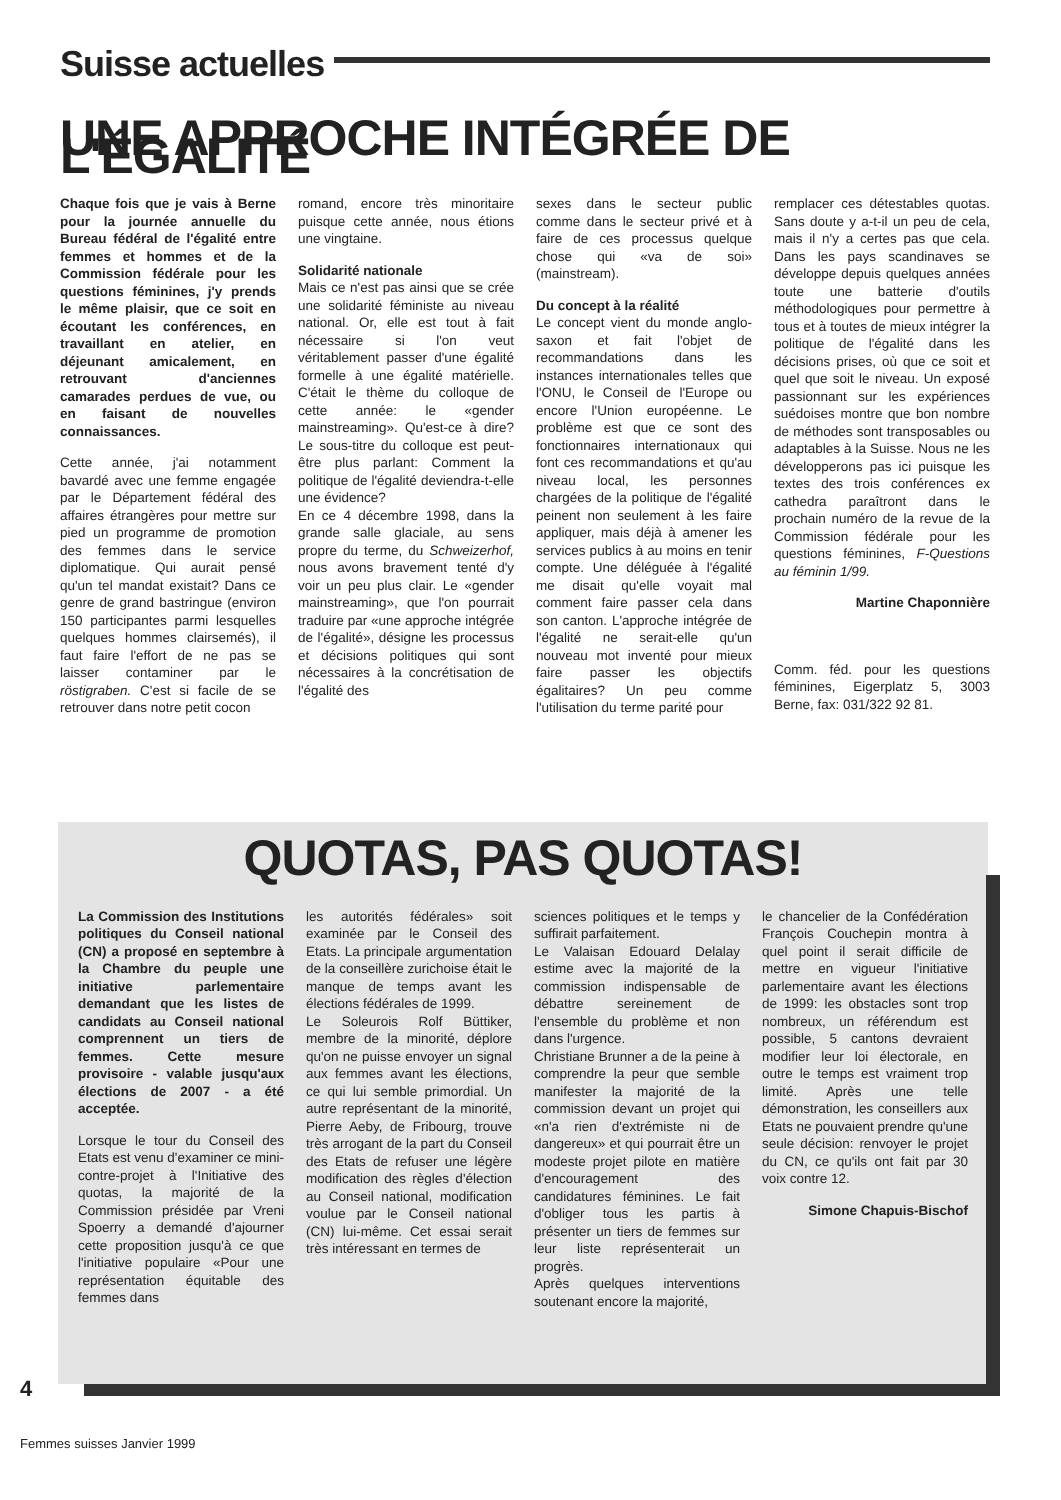Suisse actuelles
UNE APPROCHE INTÉGRÉE DE L'ÉGALITÉ
Chaque fois que je vais à Berne pour la journée annuelle du Bureau fédéral de l'égalité entre femmes et hommes et de la Commission fédérale pour les questions féminines, j'y prends le même plaisir, que ce soit en écoutant les conférences, en travaillant en atelier, en déjeunant amicalement, en retrouvant d'anciennes camarades perdues de vue, ou en faisant de nouvelles connaissances.
Cette année, j'ai notamment bavardé avec une femme engagée par le Département fédéral des affaires étrangères pour mettre sur pied un programme de promotion des femmes dans le service diplomatique. Qui aurait pensé qu'un tel mandat existait? Dans ce genre de grand bastringue (environ 150 participantes parmi lesquelles quelques hommes clairsemés), il faut faire l'effort de ne pas se laisser contaminer par le röstigraben. C'est si facile de se retrouver dans notre petit cocon
romand, encore très minoritaire puisque cette année, nous étions une vingtaine.
Solidarité nationale
Mais ce n'est pas ainsi que se crée une solidarité féministe au niveau national. Or, elle est tout à fait nécessaire si l'on veut véritablement passer d'une égalité formelle à une égalité matérielle. C'était le thème du colloque de cette année: le «gender mainstreaming». Qu'est-ce à dire? Le sous-titre du colloque est peut-être plus parlant: Comment la politique de l'égalité deviendra-t-elle une évidence?
En ce 4 décembre 1998, dans la grande salle glaciale, au sens propre du terme, du Schweizerhof, nous avons bravement tenté d'y voir un peu plus clair. Le «gender mainstreaming», que l'on pourrait traduire par «une approche intégrée de l'égalité», désigne les processus et décisions politiques qui sont nécessaires à la concrétisation de l'égalité des
sexes dans le secteur public comme dans le secteur privé et à faire de ces processus quelque chose qui «va de soi» (mainstream).
Du concept à la réalité
Le concept vient du monde anglo-saxon et fait l'objet de recommandations dans les instances internationales telles que l'ONU, le Conseil de l'Europe ou encore l'Union européenne. Le problème est que ce sont des fonctionnaires internationaux qui font ces recommandations et qu'au niveau local, les personnes chargées de la politique de l'égalité peinent non seulement à les faire appliquer, mais déjà à amener les services publics à au moins en tenir compte. Une déléguée à l'égalité me disait qu'elle voyait mal comment faire passer cela dans son canton. L'approche intégrée de l'égalité ne serait-elle qu'un nouveau mot inventé pour mieux faire passer les objectifs égalitaires? Un peu comme l'utilisation du terme parité pour
remplacer ces détestables quotas. Sans doute y a-t-il un peu de cela, mais il n'y a certes pas que cela. Dans les pays scandinaves se développe depuis quelques années toute une batterie d'outils méthodologiques pour permettre à tous et à toutes de mieux intégrer la politique de l'égalité dans les décisions prises, où que ce soit et quel que soit le niveau. Un exposé passionnant sur les expériences suédoises montre que bon nombre de méthodes sont transposables ou adaptables à la Suisse. Nous ne les développerons pas ici puisque les textes des trois conférences ex cathedra paraîtront dans le prochain numéro de la revue de la Commission fédérale pour les questions féminines, F-Questions au féminin 1/99.
Martine Chaponnière
Comm. féd. pour les questions féminines, Eigerplatz 5, 3003 Berne, fax: 031/322 92 81.
QUOTAS, PAS QUOTAS!
La Commission des Institutions politiques du Conseil national (CN) a proposé en septembre à la Chambre du peuple une initiative parlementaire demandant que les listes de candidats au Conseil national comprennent un tiers de femmes. Cette mesure provisoire - valable jusqu'aux élections de 2007 - a été acceptée.
Lorsque le tour du Conseil des Etats est venu d'examiner ce mini-contre-projet à l'Initiative des quotas, la majorité de la Commission présidée par Vreni Spoerry a demandé d'ajourner cette proposition jusqu'à ce que l'initiative populaire «Pour une représentation équitable des femmes dans
les autorités fédérales» soit examinée par le Conseil des Etats. La principale argumentation de la conseillère zurichoise était le manque de temps avant les élections fédérales de 1999.
Le Soleurois Rolf Büttiker, membre de la minorité, déplore qu'on ne puisse envoyer un signal aux femmes avant les élections, ce qui lui semble primordial. Un autre représentant de la minorité, Pierre Aeby, de Fribourg, trouve très arrogant de la part du Conseil des Etats de refuser une légère modification des règles d'élection au Conseil national, modification voulue par le Conseil national (CN) lui-même. Cet essai serait très intéressant en termes de
sciences politiques et le temps y suffirait parfaitement.
Le Valaisan Edouard Delalay estime avec la majorité de la commission indispensable de débattre sereinement de l'ensemble du problème et non dans l'urgence.
Christiane Brunner a de la peine à comprendre la peur que semble manifester la majorité de la commission devant un projet qui «n'a rien d'extrémiste ni de dangereux» et qui pourrait être un modeste projet pilote en matière d'encouragement des candidatures féminines. Le fait d'obliger tous les partis à présenter un tiers de femmes sur leur liste représenterait un progrès.
Après quelques interventions soutenant encore la majorité,
le chancelier de la Confédération François Couchepin montra à quel point il serait difficile de mettre en vigueur l'initiative parlementaire avant les élections de 1999: les obstacles sont trop nombreux, un référendum est possible, 5 cantons devraient modifier leur loi électorale, en outre le temps est vraiment trop limité. Après une telle démonstration, les conseillers aux Etats ne pouvaient prendre qu'une seule décision: renvoyer le projet du CN, ce qu'ils ont fait par 30 voix contre 12.
Simone Chapuis-Bischof
4
Femmes suisses Janvier 1999